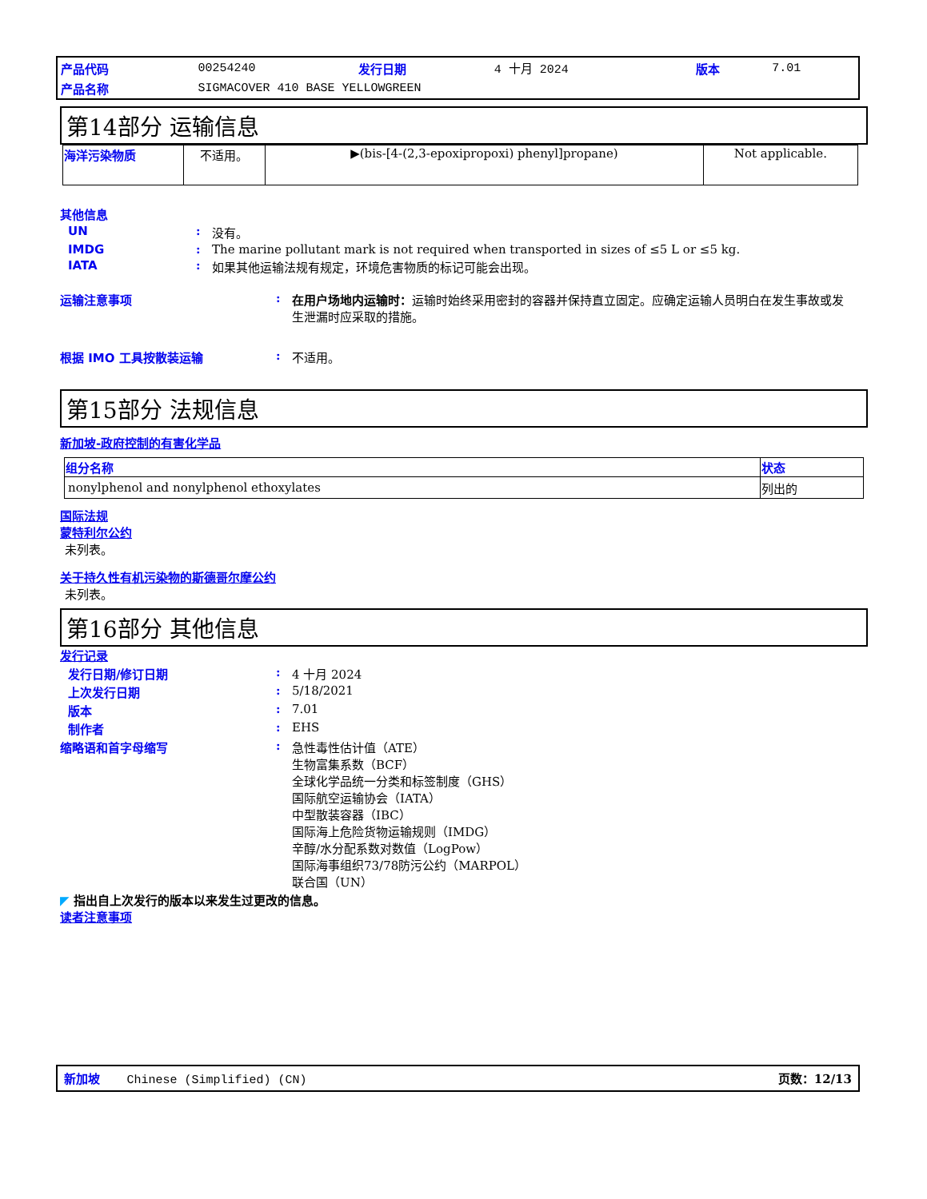| 产品代码 | 00254240 | 发行日期 | 4 十月 2024 | 版本 | 7.01 |
| 产品名称 | SIGMACOVER 410 BASE YELLOWGREEN | | | | |
第14部分 运输信息
| 海洋污染物质 | 不适用。 | ▶(bis-[4-(2,3-epoxipropoxi) phenyl]propane) | Not applicable. |
其他信息
UN: 没有。
IMDG: The marine pollutant mark is not required when transported in sizes of ≤5 L or ≤5 kg.
IATA: 如果其他运输法规有规定，环境危害物质的标记可能会出现。
运输注意事项: 在用户场地内运输时：运输时始终采用密封的容器并保持直立固定。应确定运输人员明白在发生事故或发生泄漏时应采取的措施。
根据 IMO 工具按散装运输: 不适用。
第15部分 法规信息
新加坡-政府控制的有害化学品
| 组分名称 | 状态 |
| --- | --- |
| nonylphenol and nonylphenol ethoxylates | 列出的 |
国际法规
蒙特利尔公约
未列表。
关于持久性有机污染物的斯德哥尔摩公约
未列表。
第16部分 其他信息
发行记录
发行日期/修订日期: 4 十月 2024
上次发行日期: 5/18/2021
版本: 7.01
制作者: EHS
缩略语和首字母缩写: 急性毒性估计值（ATE）
生物富集系数（BCF）
全球化学品统一分类和标签制度（GHS）
国际航空运输协会（IATA）
中型散装容器（IBC）
国际海上危险货物运输规则（IMDG）
辛醇/水分配系数对数值（LogPow）
国际海事组织73/78防污公约（MARPOL）
联合国（UN）
◤ 指出自上次发行的版本以来发生过更改的信息。
读者注意事项
新加坡 Chinese (Simplified) (CN) 页数：12/13